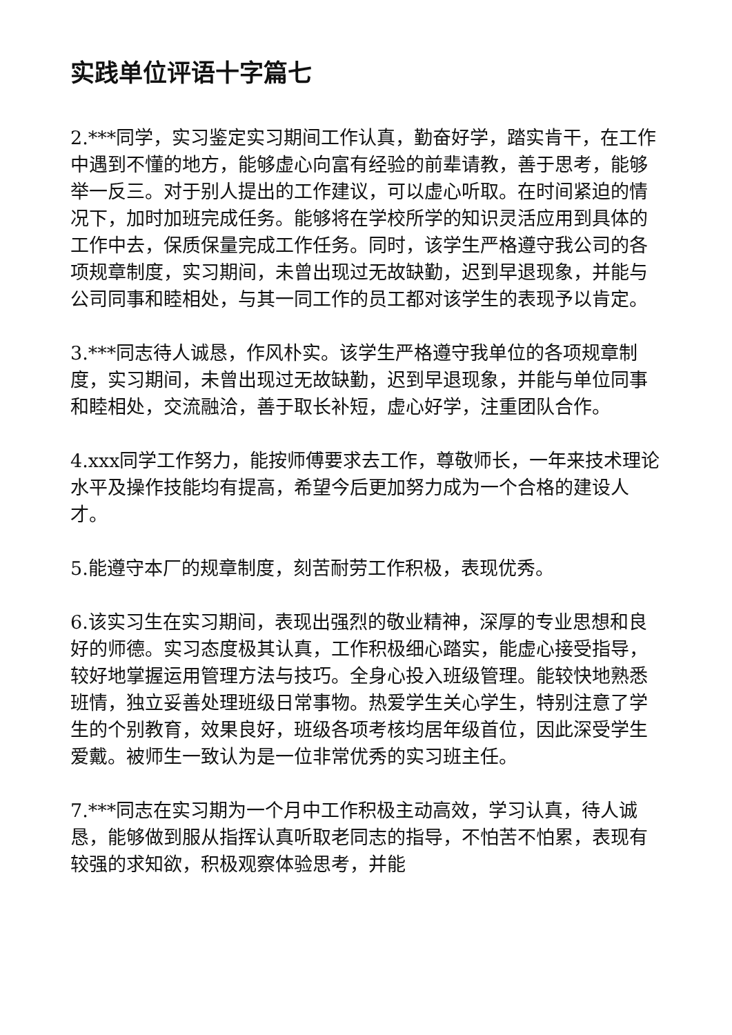实践单位评语十字篇七
2.***同学，实习鉴定实习期间工作认真，勤奋好学，踏实肯干，在工作中遇到不懂的地方，能够虚心向富有经验的前辈请教，善于思考，能够举一反三。对于别人提出的工作建议，可以虚心听取。在时间紧迫的情况下，加时加班完成任务。能够将在学校所学的知识灵活应用到具体的工作中去，保质保量完成工作任务。同时，该学生严格遵守我公司的各项规章制度，实习期间，未曾出现过无故缺勤，迟到早退现象，并能与公司同事和睦相处，与其一同工作的员工都对该学生的表现予以肯定。
3.***同志待人诚恳，作风朴实。该学生严格遵守我单位的各项规章制度，实习期间，未曾出现过无故缺勤，迟到早退现象，并能与单位同事和睦相处，交流融洽，善于取长补短，虚心好学，注重团队合作。
4.xxx同学工作努力，能按师傅要求去工作，尊敬师长，一年来技术理论水平及操作技能均有提高，希望今后更加努力成为一个合格的建设人才。
5.能遵守本厂的规章制度，刻苦耐劳工作积极，表现优秀。
6.该实习生在实习期间，表现出强烈的敬业精神，深厚的专业思想和良好的师德。实习态度极其认真，工作积极细心踏实，能虚心接受指导，较好地掌握运用管理方法与技巧。全身心投入班级管理。能较快地熟悉班情，独立妥善处理班级日常事物。热爱学生关心学生，特别注意了学生的个别教育，效果良好，班级各项考核均居年级首位，因此深受学生爱戴。被师生一致认为是一位非常优秀的实习班主任。
7.***同志在实习期为一个月中工作积极主动高效，学习认真，待人诚恳，能够做到服从指挥认真听取老同志的指导，不怕苦不怕累，表现有较强的求知欲，积极观察体验思考，并能